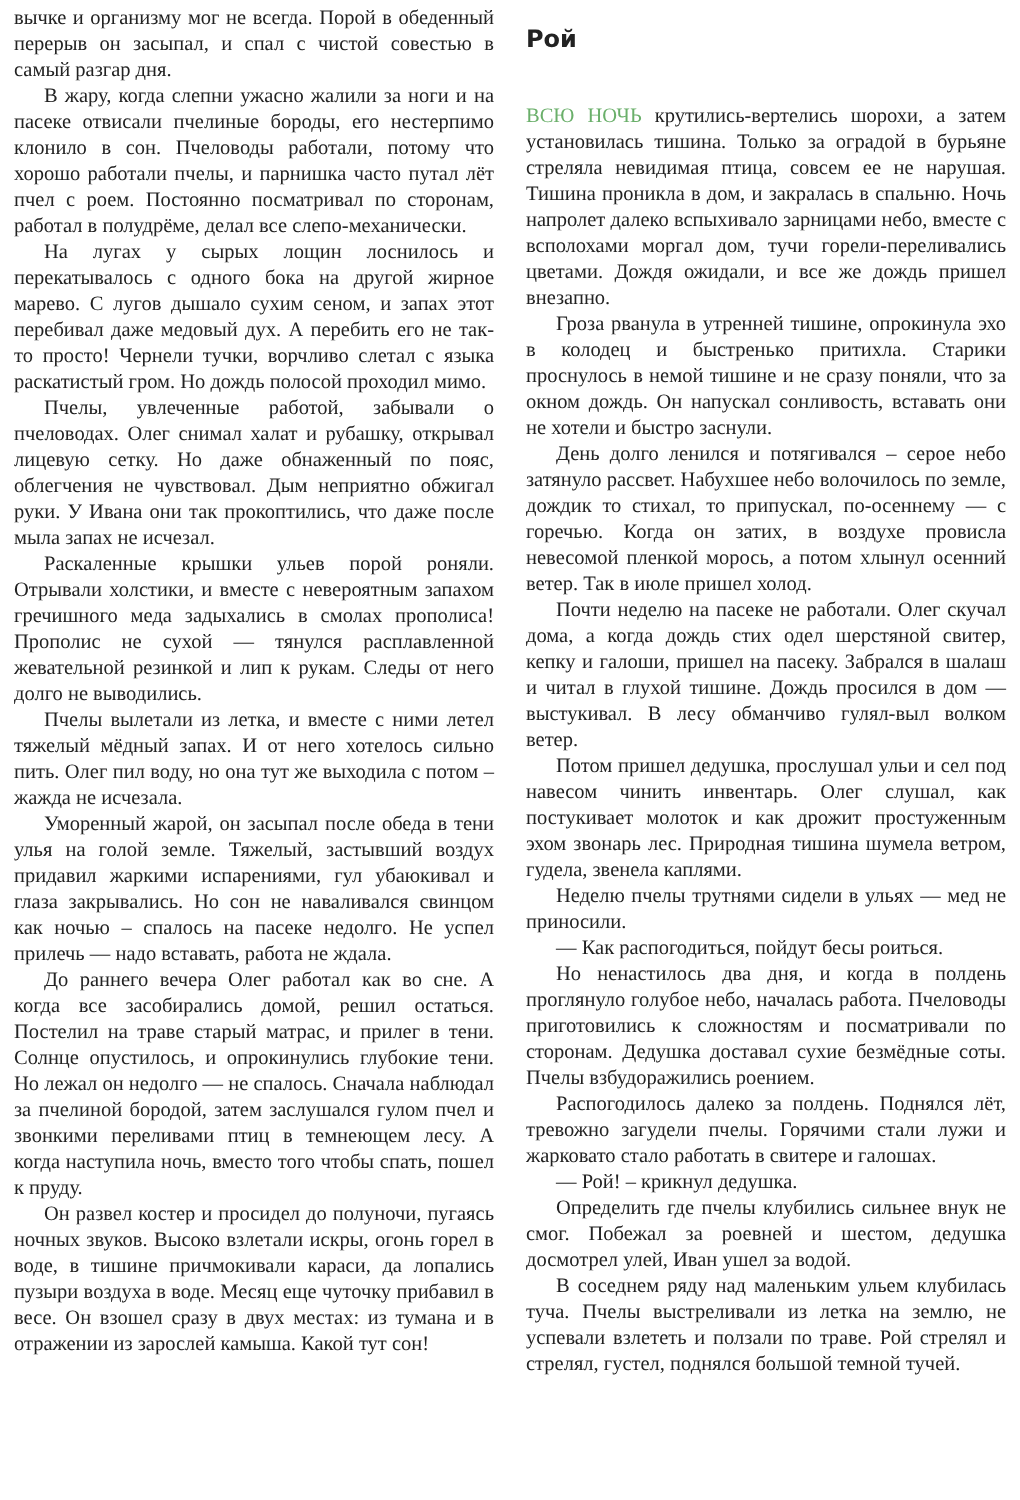вычке и организму мог не всегда. Порой в обеденный перерыв он засыпал, и спал с чистой совестью в самый разгар дня.
В жару, когда слепни ужасно жалили за ноги и на пасеке отвисали пчелиные бороды, его нестерпимо клонило в сон. Пчеловоды работали, потому что хорошо работали пчелы, и парнишка часто путал лёт пчел с роем. Постоянно посматривал по сторонам, работал в полудрёме, делал все слепо-механически.
На лугах у сырых лощин лоснилось и перекатывалось с одного бока на другой жирное марево. С лугов дышало сухим сеном, и запах этот перебивал даже медовый дух. А перебить его не так-то просто! Чернели тучки, ворчливо слетал с языка раскатистый гром. Но дождь полосой проходил мимо.
Пчелы, увлеченные работой, забывали о пчеловодах. Олег снимал халат и рубашку, открывал лицевую сетку. Но даже обнаженный по пояс, облегчения не чувствовал. Дым неприятно обжигал руки. У Ивана они так прокоптились, что даже после мыла запах не исчезал.
Раскаленные крышки ульев порой роняли. Отрывали холстики, и вместе с невероятным запахом гречишного меда задыхались в смолах прополиса! Прополис не сухой — тянулся расплавленной жевательной резинкой и лип к рукам. Следы от него долго не выводились.
Пчелы вылетали из летка, и вместе с ними летел тяжелый мёдный запах. И от него хотелось сильно пить. Олег пил воду, но она тут же выходила с потом – жажда не исчезала.
Уморенный жарой, он засыпал после обеда в тени улья на голой земле. Тяжелый, застывший воздух придавил жаркими испарениями, гул убаюкивал и глаза закрывались. Но сон не наваливался свинцом как ночью – спалось на пасеке недолго. Не успел прилечь — надо вставать, работа не ждала.
До раннего вечера Олег работал как во сне. А когда все засобирались домой, решил остаться. Постелил на траве старый матрас, и прилег в тени. Солнце опустилось, и опрокинулись глубокие тени. Но лежал он недолго — не спалось. Сначала наблюдал за пчелиной бородой, затем заслушался гулом пчел и звонкими переливами птиц в темнеющем лесу. А когда наступила ночь, вместо того чтобы спать, пошел к пруду.
Он развел костер и просидел до полуночи, пугаясь ночных звуков. Высоко взлетали искры, огонь горел в воде, в тишине причмокивали караси, да лопались пузыри воздуха в воде. Месяц еще чуточку прибавил в весе. Он взошел сразу в двух местах: из тумана и в отражении из зарослей камыша. Какой тут сон!
Рой
ВСЮ НОЧЬ крутились-вертелись шорохи, а затем установилась тишина. Только за оградой в бурьяне стреляла невидимая птица, совсем ее не нарушая. Тишина проникла в дом, и закралась в спальню. Ночь напролет далеко вспыхивало зарницами небо, вместе с всполохами моргал дом, тучи горели-переливались цветами. Дождя ожидали, и все же дождь пришел внезапно.
Гроза рванула в утренней тишине, опрокинула эхо в колодец и быстренько притихла. Старики проснулось в немой тишине и не сразу поняли, что за окном дождь. Он напускал сонливость, вставать они не хотели и быстро заснули.
День долго ленился и потягивался – серое небо затянуло рассвет. Набухшее небо волочилось по земле, дождик то стихал, то припускал, по-осеннему — с горечью. Когда он затих, в воздухе провисла невесомой пленкой морось, а потом хлынул осенний ветер. Так в июле пришел холод.
Почти неделю на пасеке не работали. Олег скучал дома, а когда дождь стих одел шерстяной свитер, кепку и галоши, пришел на пасеку. Забрался в шалаш и читал в глухой тишине. Дождь просился в дом — выстукивал. В лесу обманчиво гулял-выл волком ветер.
Потом пришел дедушка, прослушал ульи и сел под навесом чинить инвентарь. Олег слушал, как постукивает молоток и как дрожит простуженным эхом звонарь лес. Природная тишина шумела ветром, гудела, звенела каплями.
Неделю пчелы трутнями сидели в ульях — мед не приносили.
— Как распогодиться, пойдут бесы роиться.
Но ненастилось два дня, и когда в полдень проглянуло голубое небо, началась работа. Пчеловоды приготовились к сложностям и посматривали по сторонам. Дедушка доставал сухие безмёдные соты. Пчелы взбудоражились роением.
Распогодилось далеко за полдень. Поднялся лёт, тревожно загудели пчелы. Горячими стали лужи и жарковато стало работать в свитере и галошах.
— Рой! – крикнул дедушка.
Определить где пчелы клубились сильнее внук не смог. Побежал за роевней и шестом, дедушка досмотрел улей, Иван ушел за водой.
В соседнем ряду над маленьким ульем клубилась туча. Пчелы выстреливали из летка на землю, не успевали взлететь и ползали по траве. Рой стрелял и стрелял, густел, поднялся большой темной тучей.